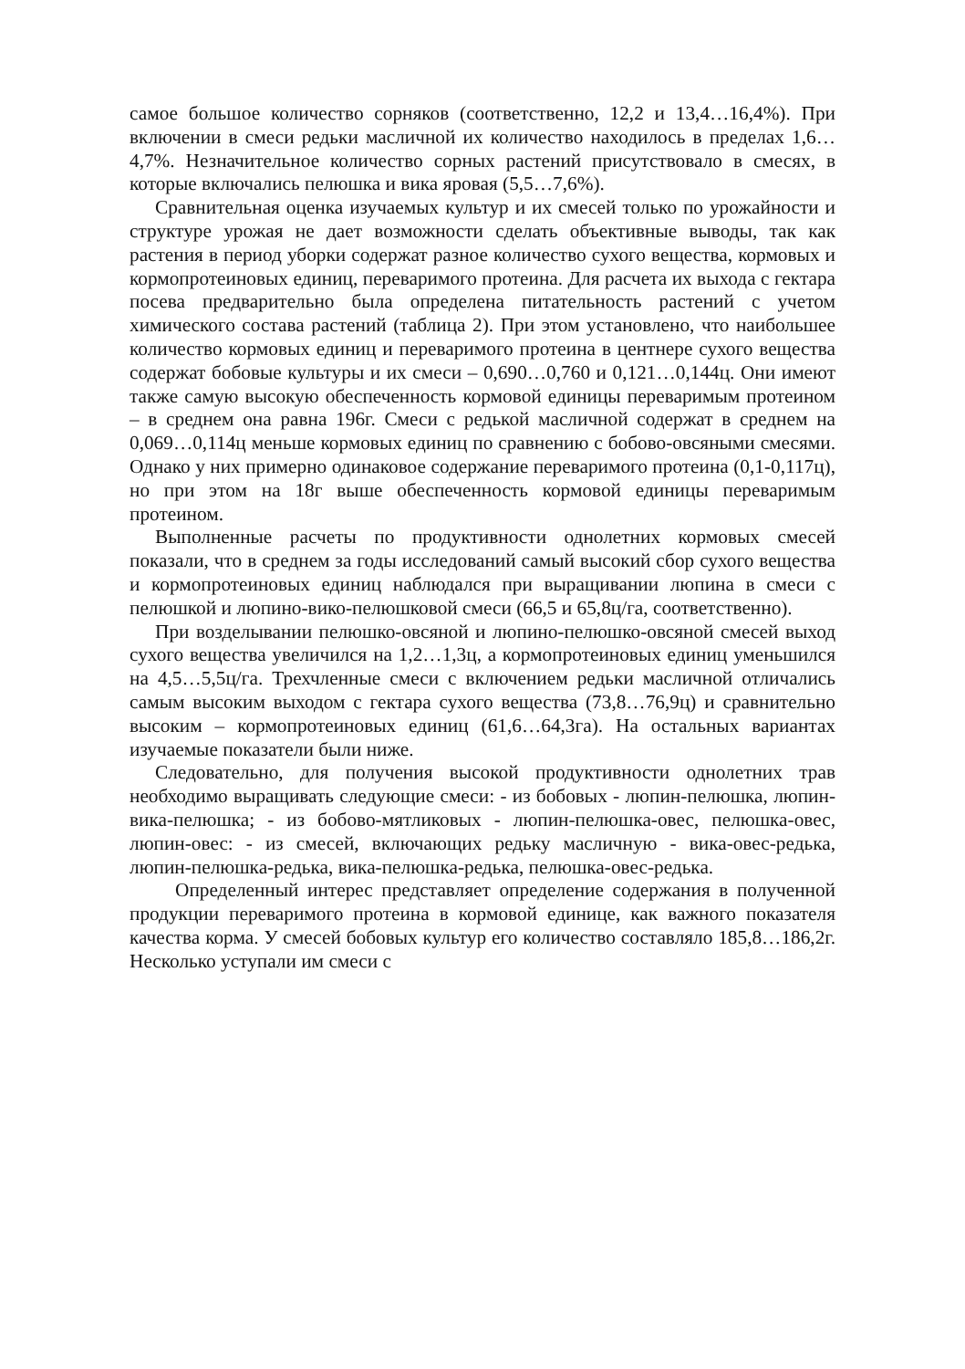самое большое количество сорняков (соответственно, 12,2 и 13,4…16,4%). При включении в смеси редьки масличной их количество находилось в пределах 1,6…4,7%. Незначительное количество сорных растений присутствовало в смесях, в которые включались пелюшка и вика яровая (5,5…7,6%).
Сравнительная оценка изучаемых культур и их смесей только по урожайности и структуре урожая не дает возможности сделать объективные выводы, так как растения в период уборки содержат разное количество сухого вещества, кормовых и кормопротеиновых единиц, переваримого протеина. Для расчета их выхода с гектара посева предварительно была определена питательность растений с учетом химического состава растений (таблица 2). При этом установлено, что наибольшее количество кормовых единиц и переваримого протеина в центнере сухого вещества содержат бобовые культуры и их смеси – 0,690…0,760 и 0,121…0,144ц. Они имеют также самую высокую обеспеченность кормовой единицы переваримым протеином – в среднем она равна 196г. Смеси с редькой масличной содержат в среднем на 0,069…0,114ц меньше кормовых единиц по сравнению с бобово-овсяными смесями. Однако у них примерно одинаковое содержание переваримого протеина (0,1-0,117ц), но при этом на 18г выше обеспеченность кормовой единицы переваримым протеином.
Выполненные расчеты по продуктивности однолетних кормовых смесей показали, что в среднем за годы исследований самый высокий сбор сухого вещества и кормопротеиновых единиц наблюдался при выращивании люпина в смеси с пелюшкой и люпино-вико-пелюшковой смеси (66,5 и 65,8ц/га, соответственно).
При возделывании пелюшко-овсяной и люпино-пелюшко-овсяной смесей выход сухого вещества увеличился на 1,2…1,3ц, а кормопротеиновых единиц уменьшился на 4,5…5,5ц/га. Трехчленные смеси с включением редьки масличной отличались самым высоким выходом с гектара сухого вещества (73,8…76,9ц) и сравнительно высоким – кормопротеиновых единиц (61,6…64,3га). На остальных вариантах изучаемые показатели были ниже.
Следовательно, для получения высокой продуктивности однолетних трав необходимо выращивать следующие смеси: - из бобовых - люпин-пелюшка, люпин-вика-пелюшка; - из бобово-мятликовых - люпин-пелюшка-овес, пелюшка-овес, люпин-овес: - из смесей, включающих редьку масличную - вика-овес-редька, люпин-пелюшка-редька, вика-пелюшка-редька, пелюшка-овес-редька.
Определенный интерес представляет определение содержания в полученной продукции переваримого протеина в кормовой единице, как важного показателя качества корма. У смесей бобовых культур его количество составляло 185,8…186,2г. Несколько уступали им смеси с